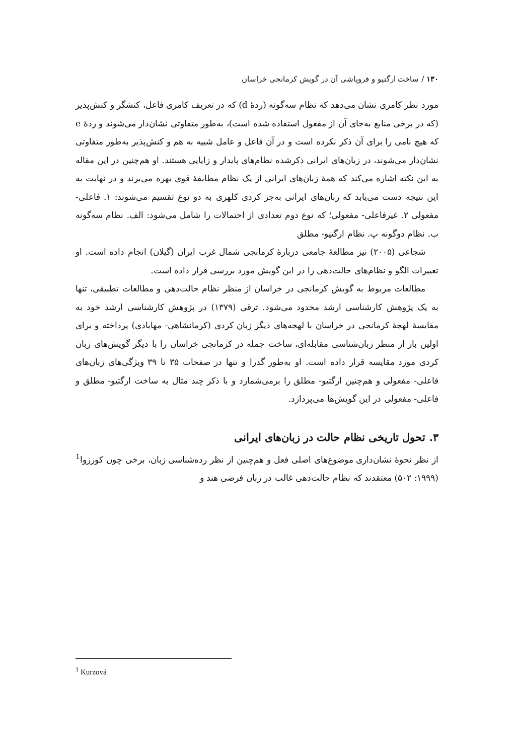۱۳۰ / ساخت ارگتیو و فروپاشی آن در گویش کرمانجی خراسان
مورد نظر کامری نشان می‌دهد که نظام سه‌گونه (ردهٔ d) که در تعریف کامری فاعل، کنشگر و کنش‌پذیر (که در برخی منابع به‌جای آن از مفعول استفاده شده است)، به‌طور متفاوتی نشان‌دار می‌شوند و ردهٔ e که هیچ نامی را برای آن ذکر نکرده است و در آن فاعل و عامل شبیه به هم و کنش‌پذیر به‌طور متفاوتی نشان‌دار می‌شوند، در زبان‌های ایرانی ذکرشده نظام‌های پایدار و زایایی هستند. او هم‌چنین در این مقاله به این نکته اشاره می‌کند که همهٔ زبان‌های ایرانی از یک نظام مطابقهٔ قوی بهره می‌برند و در نهایت به این نتیجه دست می‌یابد که زبان‌های ایرانی به‌جز کردی کلهری به دو نوع تقسیم می‌شوند: ۱. فاعلی- مفعولی ۲. غیرفاعلی- مفعولی؛ که نوع دوم تعدادی از احتمالات را شامل می‌شود: الف. نظام سه‌گونه ب. نظام دوگونه پ. نظام ارگتیو- مطلق
شجاعی (۲۰۰۵) نیز مطالعهٔ جامعی دربارهٔ کرمانجی شمال غرب ایران (گیلان) انجام داده است. او تغییرات الگو و نظام‌های حالت‌دهی را در این گویش مورد بررسی قرار داده است.
مطالعات مربوط به گویش کرمانجی در خراسان از منظر نظام حالت‌دهی و مطالعات تطبیقی، تنها به یک پژوهش کارشناسی ارشد محدود می‌شود. ترقی (۱۳۷۹) در پژوهش کارشناسی ارشد خود به مقایسهٔ لهجهٔ کرمانجی در خراسان با لهجه‌های دیگر زبان کردی (کرمانشاهی- مهابادی) پرداخته و برای اولین بار از منظر زبان‌شناسی مقابله‌ای، ساخت جمله در کرمانجی خراسان را با دیگر گویش‌های زبان کردی مورد مقایسه قرار داده است. او به‌طور گذرا و تنها در صفحات ۳۵ تا ۳۹ ویژگی‌های زبان‌های فاعلی- مفعولی و هم‌چنین ارگتیو- مطلق را برمی‌شمارد و با ذکر چند مثال به ساخت ارگتیو- مطلق و فاعلی- مفعولی در این گویش‌ها می‌پردازد.
۳. تحول تاریخی نظام حالت در زبان‌های ایرانی
از نظر نحوهٔ نشان‌داری موضوع‌های اصلی فعل و هم‌چنین از نظر رده‌شناسی زبان، برخی چون کورزوا<sup>1</sup> (۱۹۹۹: ۵۰۲) معتقدند که نظام حالت‌دهی غالب در زبان فرضی هند و
<sup>1</sup> Kurzová